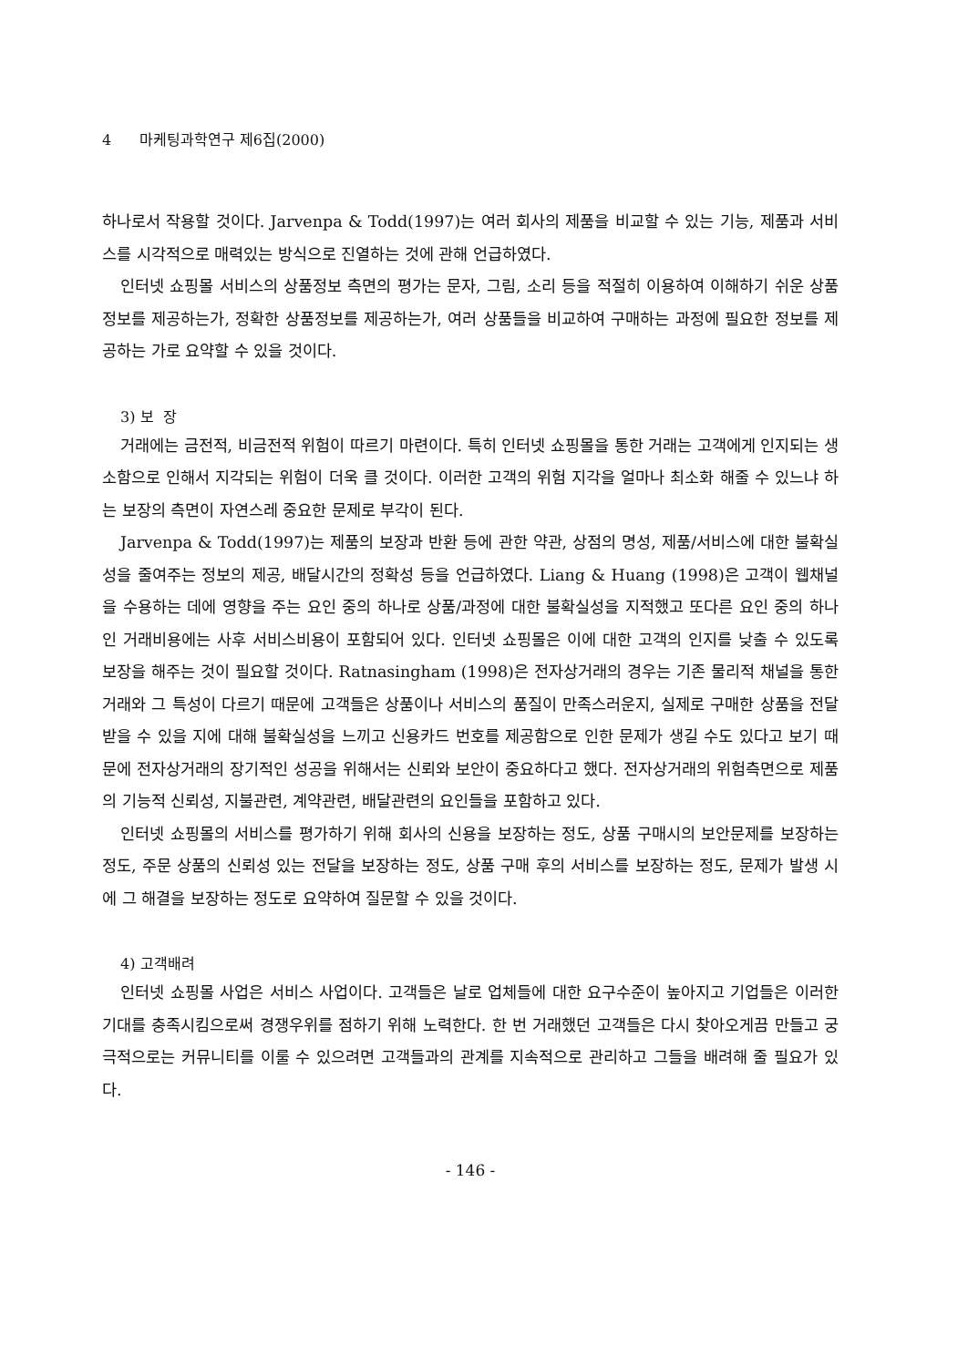4 마케팅과학연구 제6집(2000)
하나로서 작용할 것이다. Jarvenpa & Todd(1997)는 여러 회사의 제품을 비교할 수 있는 기능, 제품과 서비스를 시각적으로 매력있는 방식으로 진열하는 것에 관해 언급하였다.
인터넷 쇼핑몰 서비스의 상품정보 측면의 평가는 문자, 그림, 소리 등을 적절히 이용하여 이해하기 쉬운 상품정보를 제공하는가, 정확한 상품정보를 제공하는가, 여러 상품들을 비교하여 구매하는 과정에 필요한 정보를 제공하는 가로 요약할 수 있을 것이다.
3) 보 장
거래에는 금전적, 비금전적 위험이 따르기 마련이다. 특히 인터넷 쇼핑몰을 통한 거래는 고객에게 인지되는 생소함으로 인해서 지각되는 위험이 더욱 클 것이다. 이러한 고객의 위험 지각을 얼마나 최소화 해줄 수 있느냐 하는 보장의 측면이 자연스레 중요한 문제로 부각이 된다.
Jarvenpa & Todd(1997)는 제품의 보장과 반환 등에 관한 약관, 상점의 명성, 제품/서비스에 대한 불확실성을 줄여주는 정보의 제공, 배달시간의 정확성 등을 언급하였다. Liang & Huang (1998)은 고객이 웹채널을 수용하는 데에 영향을 주는 요인 중의 하나로 상품/과정에 대한 불확실성을 지적했고 또다른 요인 중의 하나인 거래비용에는 사후 서비스비용이 포함되어 있다. 인터넷 쇼핑몰은 이에 대한 고객의 인지를 낮출 수 있도록 보장을 해주는 것이 필요할 것이다. Ratnasingham (1998)은 전자상거래의 경우는 기존 물리적 채널을 통한 거래와 그 특성이 다르기 때문에 고객들은 상품이나 서비스의 품질이 만족스러운지, 실제로 구매한 상품을 전달받을 수 있을 지에 대해 불확실성을 느끼고 신용카드 번호를 제공함으로 인한 문제가 생길 수도 있다고 보기 때문에 전자상거래의 장기적인 성공을 위해서는 신뢰와 보안이 중요하다고 했다. 전자상거래의 위험측면으로 제품의 기능적 신뢰성, 지불관련, 계약관련, 배달관련의 요인들을 포함하고 있다.
인터넷 쇼핑몰의 서비스를 평가하기 위해 회사의 신용을 보장하는 정도, 상품 구매시의 보안문제를 보장하는 정도, 주문 상품의 신뢰성 있는 전달을 보장하는 정도, 상품 구매 후의 서비스를 보장하는 정도, 문제가 발생 시에 그 해결을 보장하는 정도로 요약하여 질문할 수 있을 것이다.
4) 고객배려
인터넷 쇼핑몰 사업은 서비스 사업이다. 고객들은 날로 업체들에 대한 요구수준이 높아지고 기업들은 이러한 기대를 충족시킴으로써 경쟁우위를 점하기 위해 노력한다. 한 번 거래했던 고객들은 다시 찾아오게끔 만들고 궁극적으로는 커뮤니티를 이룰 수 있으려면 고객들과의 관계를 지속적으로 관리하고 그들을 배려해 줄 필요가 있다.
- 146 -